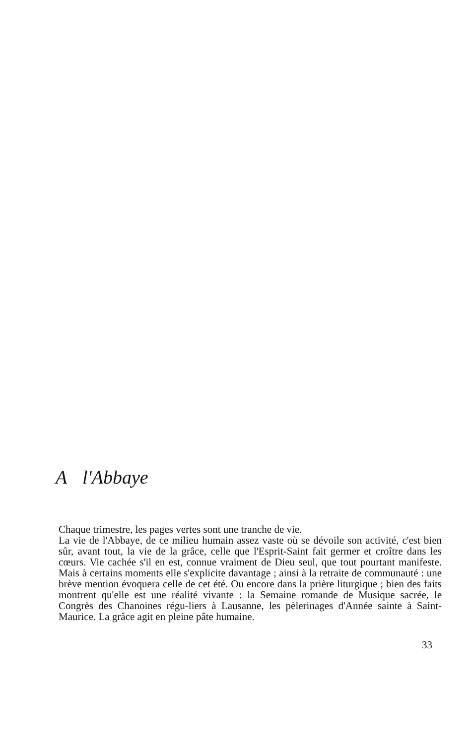A l'Abbaye
Chaque trimestre, les pages vertes sont une tranche de vie.
La vie de l'Abbaye, de ce milieu humain assez vaste où se dévoile son activité, c'est bien sûr, avant tout, la vie de la grâce, celle que l'Esprit-Saint fait germer et croître dans les cœurs. Vie cachée s'il en est, connue vraiment de Dieu seul, que tout pourtant manifeste. Mais à certains moments elle s'explicite davantage ; ainsi à la retraite de communauté : une brève mention évoquera celle de cet été. Ou encore dans la prière liturgique ; bien des faits montrent qu'elle est une réalité vivante : la Semaine romande de Musique sacrée, le Congrès des Chanoines régu-liers à Lausanne, les pèlerinages d'Année sainte à Saint-Maurice. La grâce agit en pleine pâte humaine.
33